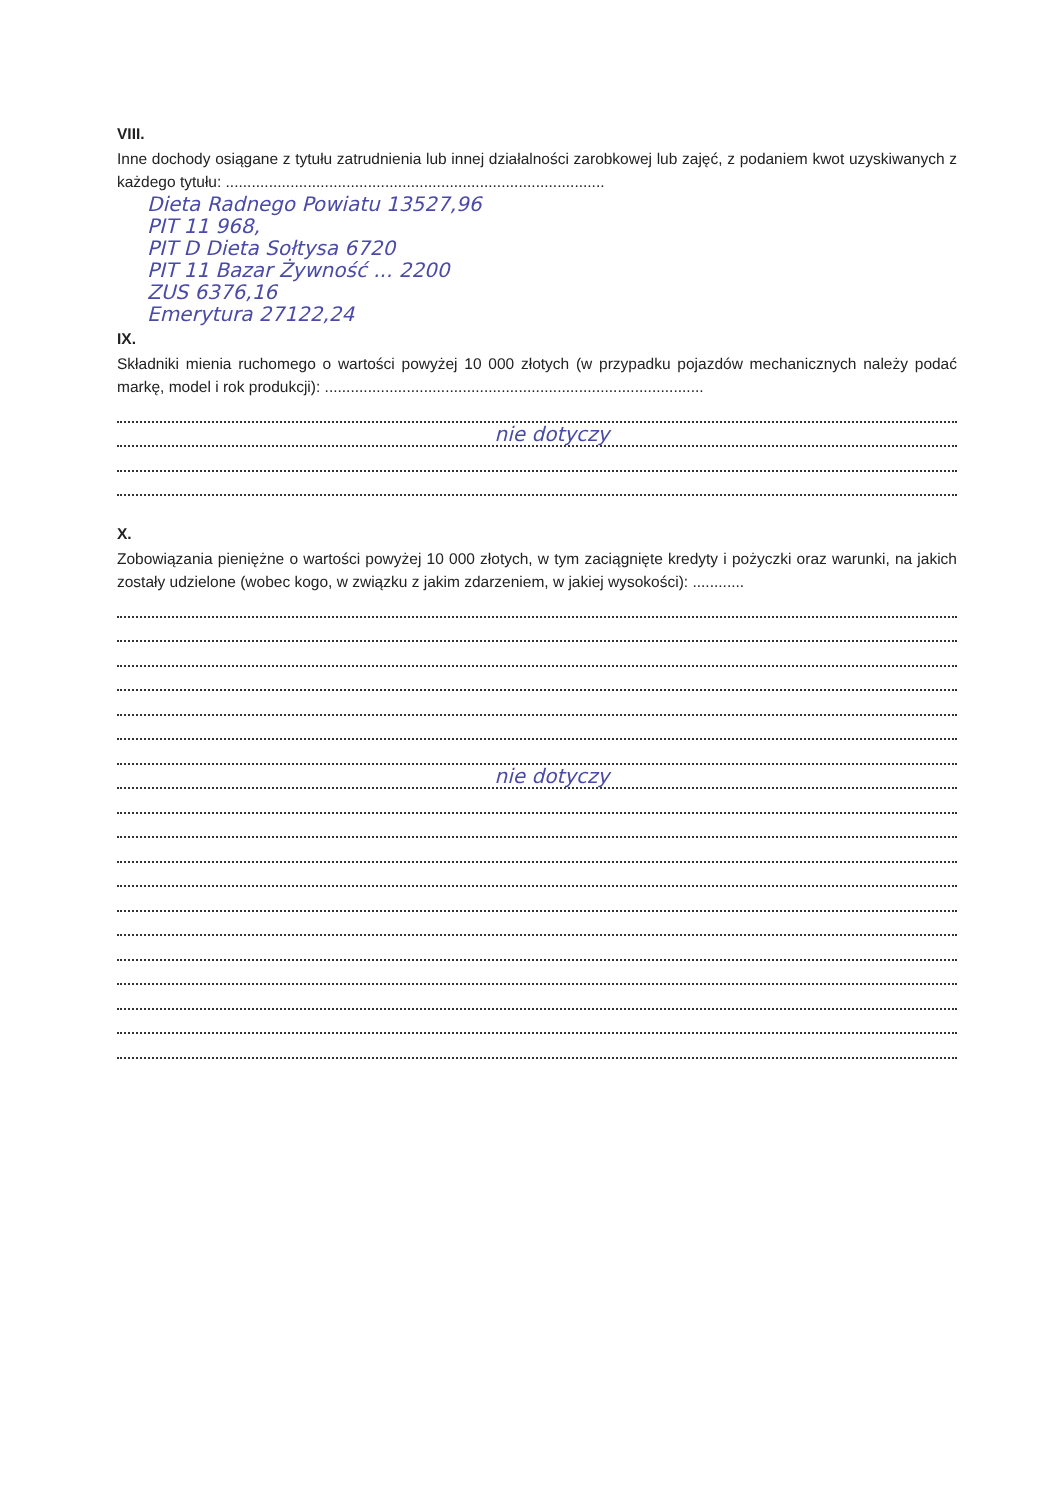VIII.
Inne dochody osiągane z tytułu zatrudnienia lub innej działalności zarobkowej lub zajęć, z podaniem kwot uzyskiwanych z każdego tytułu: ........................................................................................
Dieta Radnego Powiatu 13527,96
PIT 11 968,
PIT D Dieta Sołtysa 6720
PIT 11 Bazar Żywność ... 2200
ZUS 6376,16
Emerytura 27122,24
IX.
Składniki mienia ruchomego o wartości powyżej 10 000 złotych (w przypadku pojazdów mechanicznych należy podać markę, model i rok produkcji): ........................................................................................
nie dotyczy
X.
Zobowiązania pieniężne o wartości powyżej 10 000 złotych, w tym zaciągnięte kredyty i pożyczki oraz warunki, na jakich zostały udzielone (wobec kogo, w związku z jakim zdarzeniem, w jakiej wysokości): ............
nie dotyczy